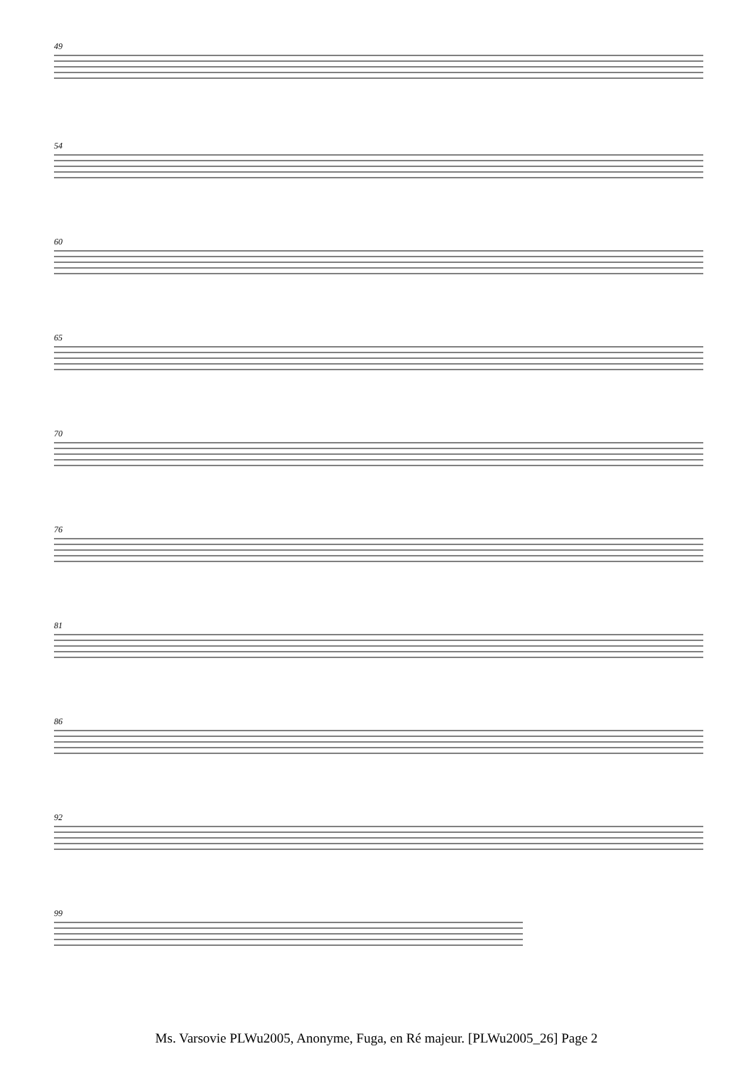49
54
60
65
70
76
81
86
92
99
Ms. Varsovie PLWu2005, Anonyme, Fuga, en Ré majeur. [PLWu2005_26] Page 2